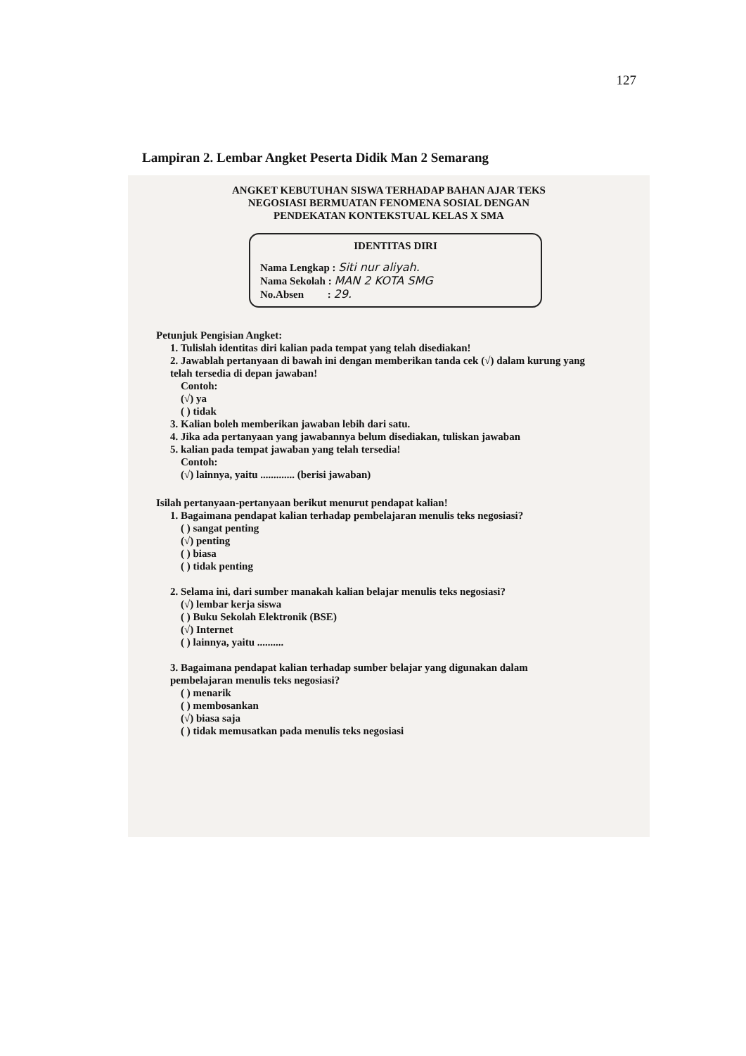127
Lampiran 2. Lembar Angket Peserta Didik Man 2 Semarang
ANGKET KEBUTUHAN SISWA TERHADAP BAHAN AJAR TEKS
NEGOSIASI BERMUATAN FENOMENA SOSIAL DENGAN
PENDEKATAN KONTEKSTUAL KELAS X SMA
IDENTITAS DIRI
Nama Lengkap : Siti nur aliyah.
Nama Sekolah : MAN 2 KOTA SMG
No.Absen : 29.
Petunjuk Pengisian Angket:
1. Tulislah identitas diri kalian pada tempat yang telah disediakan!
2. Jawablah pertanyaan di bawah ini dengan memberikan tanda cek (√) dalam kurung yang telah tersedia di depan jawaban!
Contoh:
(√) ya
( ) tidak
3. Kalian boleh memberikan jawaban lebih dari satu.
4. Jika ada pertanyaan yang jawabannya belum disediakan, tuliskan jawaban
5. kalian pada tempat jawaban yang telah tersedia!
Contoh:
(√) lainnya, yaitu ............. (berisi jawaban)
Isilah pertanyaan-pertanyaan berikut menurut pendapat kalian!
1. Bagaimana pendapat kalian terhadap pembelajaran menulis teks negosiasi?
( ) sangat penting
(√) penting
( ) biasa
( ) tidak penting
2. Selama ini, dari sumber manakah kalian belajar menulis teks negosiasi?
(√) lembar kerja siswa
( ) Buku Sekolah Elektronik (BSE)
(√) Internet
( ) lainnya, yaitu ..........
3. Bagaimana pendapat kalian terhadap sumber belajar yang digunakan dalam pembelajaran menulis teks negosiasi?
( ) menarik
( ) membosankan
(√) biasa saja
( ) tidak memusatkan pada menulis teks negosiasi